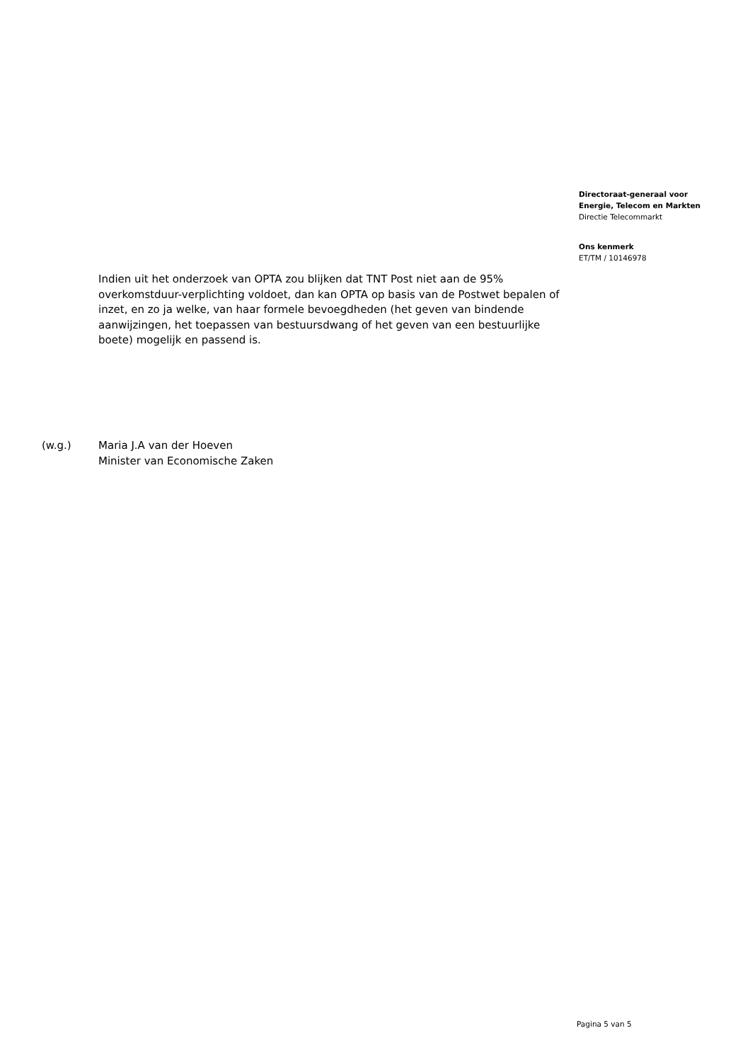Directoraat-generaal voor
Energie, Telecom en Markten
Directie Telecommarkt
Ons kenmerk
ET/TM / 10146978
Indien uit het onderzoek van OPTA zou blijken dat TNT Post niet aan de 95% overkomstduur-verplichting voldoet, dan kan OPTA op basis van de Postwet bepalen of inzet, en zo ja welke, van haar formele bevoegdheden (het geven van bindende aanwijzingen, het toepassen van bestuursdwang of het geven van een bestuurlijke boete) mogelijk en passend is.
(w.g.) Maria J.A van der Hoeven
Minister van Economische Zaken
Pagina 5 van 5